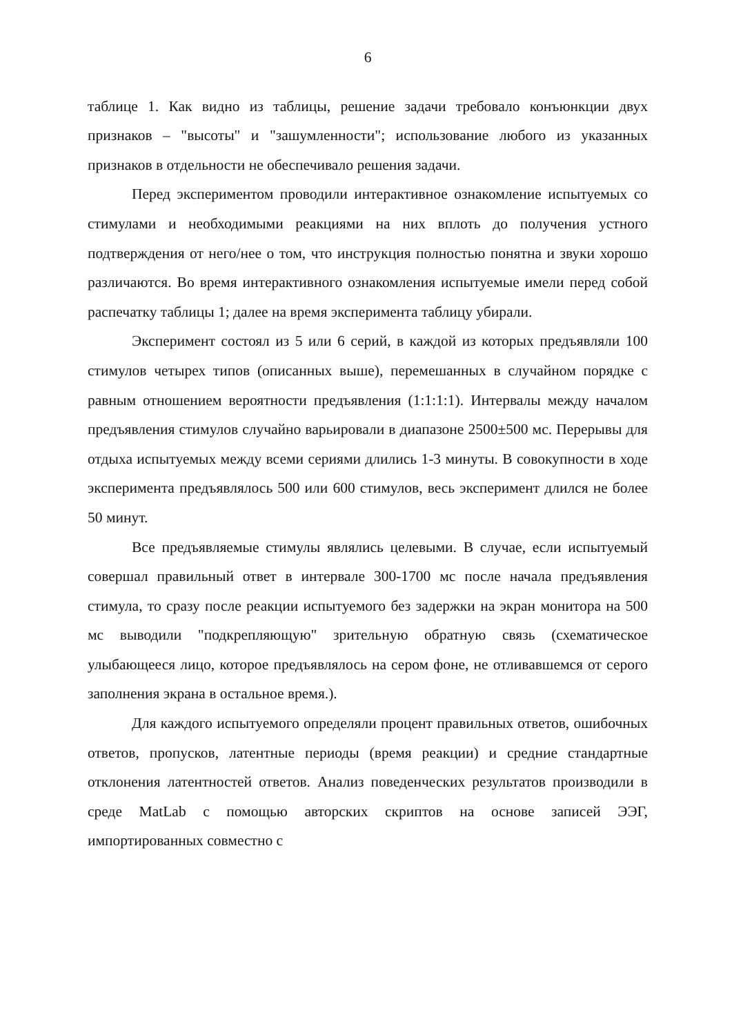6
таблице 1. Как видно из таблицы, решение задачи требовало конъюнкции двух признаков – "высоты" и "зашумленности"; использование любого из указанных признаков в отдельности не обеспечивало решения задачи.
Перед экспериментом проводили интерактивное ознакомление испытуемых со стимулами и необходимыми реакциями на них вплоть до получения устного подтверждения от него/нее о том, что инструкция полностью понятна и звуки хорошо различаются. Во время интерактивного ознакомления испытуемые имели перед собой распечатку таблицы 1; далее на время эксперимента таблицу убирали.
Эксперимент состоял из 5 или 6 серий, в каждой из которых предъявляли 100 стимулов четырех типов (описанных выше), перемешанных в случайном порядке с равным отношением вероятности предъявления (1:1:1:1). Интервалы между началом предъявления стимулов случайно варьировали в диапазоне 2500±500 мс. Перерывы для отдыха испытуемых между всеми сериями длились 1-3 минуты. В совокупности в ходе эксперимента предъявлялось 500 или 600 стимулов, весь эксперимент длился не более 50 минут.
Все предъявляемые стимулы являлись целевыми. В случае, если испытуемый совершал правильный ответ в интервале 300-1700 мс после начала предъявления стимула, то сразу после реакции испытуемого без задержки на экран монитора на 500 мс выводили "подкрепляющую" зрительную обратную связь (схематическое улыбающееся лицо, которое предъявлялось на сером фоне, не отливавшемся от серого заполнения экрана в остальное время.).
Для каждого испытуемого определяли процент правильных ответов, ошибочных ответов, пропусков, латентные периоды (время реакции) и средние стандартные отклонения латентностей ответов. Анализ поведенческих результатов производили в среде MatLab с помощью авторских скриптов на основе записей ЭЭГ, импортированных совместно с